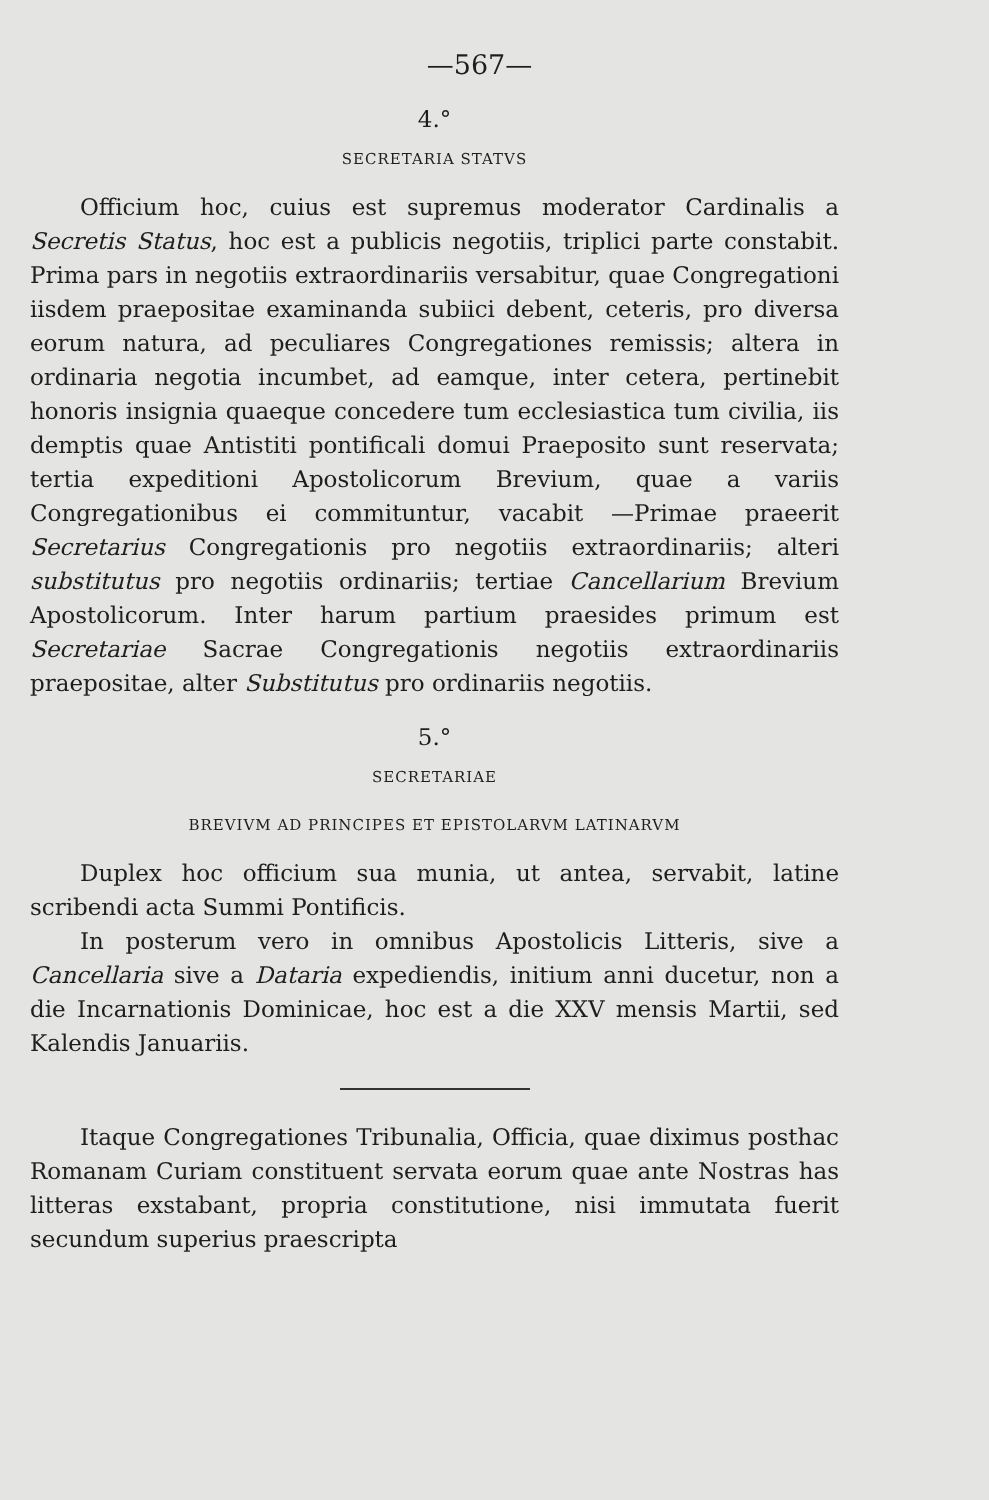—567—
4.°
SECRETARIA STATVS
Officium hoc, cuius est supremus moderator Cardinalis a Secretis Status, hoc est a publicis negotiis, triplici parte constabit. Prima pars in negotiis extraordinariis versabitur, quae Congregationi iisdem praepositae examinanda subiici debent, ceteris, pro diversa eorum natura, ad peculiares Congregationes remissis; altera in ordinaria negotia incumbet, ad eamque, inter cetera, pertinebit honoris insignia quaeque concedere tum ecclesiastica tum civilia, iis demptis quae Antistiti pontificali domui Praeposito sunt reservata; tertia expeditioni Apostolicorum Brevium, quae a variis Congregationibus ei commituntur, vacabit —Primae praeerit Secretarius Congregationis pro negotiis extraordinariis; alteri substitutus pro negotiis ordinariis; tertiae Cancellarium Brevium Apostolicorum. Inter harum partium praesides primum est Secretariae Sacrae Congregationis negotiis extraordinariis praepositae, alter Substitutus pro ordinariis negotiis.
5.°
SECRETARIAE
BREVIVM AD PRINCIPES ET EPISTOLARVM LATINARVM
Duplex hoc officium sua munia, ut antea, servabit, latine scribendi acta Summi Pontificis.
In posterum vero in omnibus Apostolicis Litteris, sive a Cancellaria sive a Dataria expediendis, initium anni ducetur, non a die Incarnationis Dominicae, hoc est a die XXV mensis Martii, sed Kalendis Januariis.
Itaque Congregationes Tribunalia, Officia, quae diximus posthac Romanam Curiam constituent servata eorum quae ante Nostras has litteras exstabant, propria constitutione, nisi immutata fuerit secundum superius praescripta